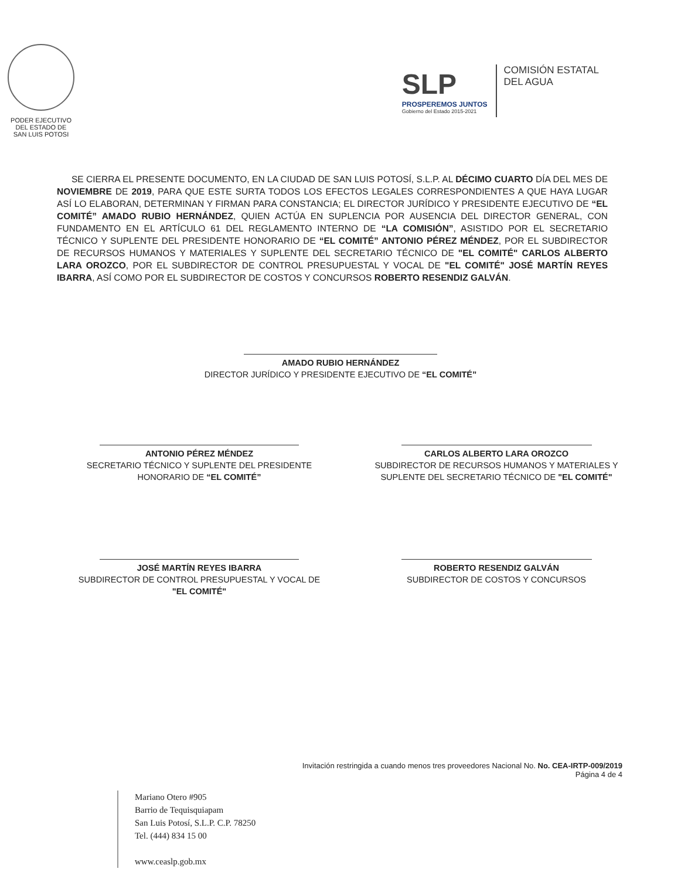PODER EJECUTIVO
DEL ESTADO DE
SAN LUIS POTOSI
SLP
PROSPEREMOS JUNTOS
Gobierno del Estado 2015-2021
COMISIÓN ESTATAL
DEL AGUA
SE CIERRA EL PRESENTE DOCUMENTO, EN LA CIUDAD DE SAN LUIS POTOSÍ, S.L.P. AL DÉCIMO CUARTO DÍA DEL MES DE NOVIEMBRE DE 2019, PARA QUE ESTE SURTA TODOS LOS EFECTOS LEGALES CORRESPONDIENTES A QUE HAYA LUGAR ASÍ LO ELABORAN, DETERMINAN Y FIRMAN PARA CONSTANCIA; EL DIRECTOR JURÍDICO Y PRESIDENTE EJECUTIVO DE “EL COMITÉ” AMADO RUBIO HERNÁNDEZ, QUIEN ACTÚA EN SUPLENCIA POR AUSENCIA DEL DIRECTOR GENERAL, CON FUNDAMENTO EN EL ARTÍCULO 61 DEL REGLAMENTO INTERNO DE “LA COMISIÓN”, ASISTIDO POR EL SECRETARIO TÉCNICO Y SUPLENTE DEL PRESIDENTE HONORARIO DE “EL COMITÉ” ANTONIO PÉREZ MÉNDEZ, POR EL SUBDIRECTOR DE RECURSOS HUMANOS Y MATERIALES Y SUPLENTE DEL SECRETARIO TÉCNICO DE "EL COMITÉ" CARLOS ALBERTO LARA OROZCO, POR EL SUBDIRECTOR DE CONTROL PRESUPUESTAL Y VOCAL DE "EL COMITÉ" JOSÉ MARTÍN REYES IBARRA, ASÍ COMO POR EL SUBDIRECTOR DE COSTOS Y CONCURSOS ROBERTO RESENDIZ GALVÁN.
AMADO RUBIO HERNÁNDEZ
DIRECTOR JURÍDICO Y PRESIDENTE EJECUTIVO DE “EL COMITÉ”
ANTONIO PÉREZ MÉNDEZ
SECRETARIO TÉCNICO Y SUPLENTE DEL PRESIDENTE HONORARIO DE “EL COMITÉ”
CARLOS ALBERTO LARA OROZCO
SUBDIRECTOR DE RECURSOS HUMANOS Y MATERIALES Y SUPLENTE DEL SECRETARIO TÉCNICO DE "EL COMITÉ"
JOSÉ MARTÍN REYES IBARRA
SUBDIRECTOR DE CONTROL PRESUPUESTAL Y VOCAL DE "EL COMITÉ"
ROBERTO RESENDIZ GALVÁN
SUBDIRECTOR DE COSTOS Y CONCURSOS
Invitación restringida a cuando menos tres proveedores Nacional No. No. CEA-IRTP-009/2019
Página 4 de 4
Mariano Otero #905
Barrio de Tequisquiapam
San Luis Potosí, S.L.P. C.P. 78250
Tel. (444) 834 15 00
www.ceaslp.gob.mx